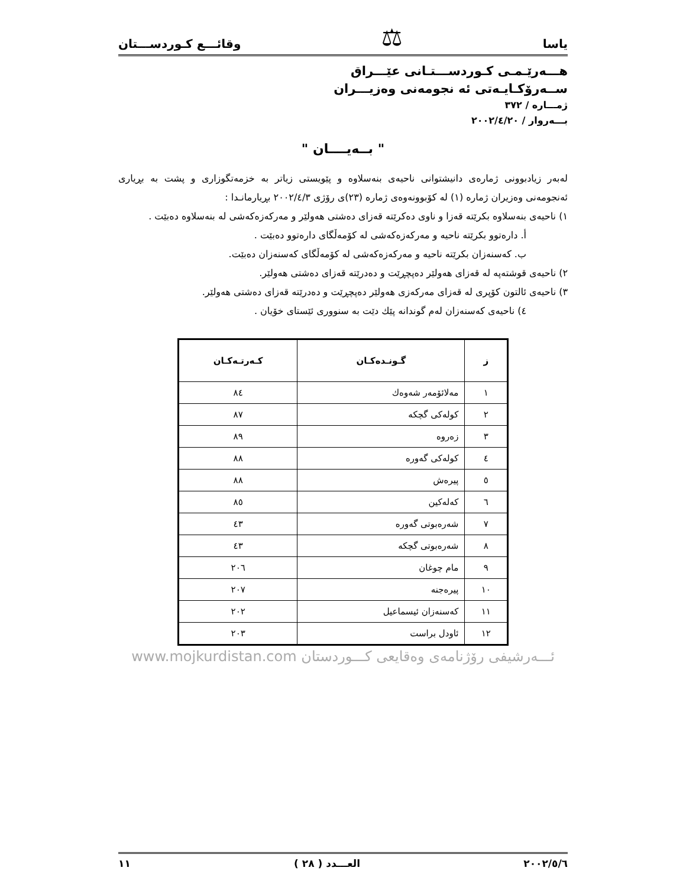یاسا ⚖ وقائـــع كـوردســـتان
هـــەرێـمـی كـوردســـتـانی عێـــراق
ســەرۆكـایـەتی ئە نجومەنی وەزیـــران
ژمـــارە / ٣٧٢
بـــەروار / ٢٠٠٢/٤/٢٠
" بــەیــــان "
لەبەر زیادبوونی ژمارەی دانیشتوانی ناحیەی بنەسلاوە و پێویستی زیاتر بە خزمەتگوزاری و پشت بە بڕیاری ئەنجومەنی وەزیران ژمارە (١) لە كۆبوونەوەی ژمارە (٢٣)ی رۆژی ٢٠٠٢/٤/٣ بڕیارمانـدا :
١) ناحیەی بنەسلاوە بكرێتە قەزا و ناوی دەكرێتە قەزای دەشتی هەولێر و مەركەزەكەشی لە بنەسلاوە دەبێت .
أ. دارەتوو بكرێتە ناحیە و مەركەزەكەشی لە كۆمەڵگای دارەتوو دەبێت .
ب. كەسنەزان بكرێتە ناحیە و مەركەزەكەشی لە كۆمەڵگای كەسنەزان دەبێت.
٢) ناحیەی قوشتەپە لە قەزای هەولێر دەپچڕێت و دەدرێتە قەزای دەشتی هەولێر.
٣) ناحیەی ئالتون كۆپری لە قەزای مەركەزی هەولێر دەپچڕێت و دەدرێتە قەزای دەشتی هەولێر.
٤) ناحیەی كەسنەزان لەم گوندانە پێك دێت بە سنووری ئێستای خۆیان .
| ز | گـونـدەكـان | كـەرتـەكـان |
| --- | --- | --- |
| ١ | مەلائۆمەر شەوەك | ٨٤ |
| ٢ | كولەكی گچكە | ٨٧ |
| ٣ | زەروە | ٨٩ |
| ٤ | كولەكی گەورە | ٨٨ |
| ٥ | پیرەش | ٨٨ |
| ٦ | كەلەكین | ٨٥ |
| ٧ | شەرەبوتی گەورە | ٤٣ |
| ٨ | شەرەبوتی گچكە | ٤٣ |
| ٩ | مام چوغان | ٢٠٦ |
| ١٠ | پیرەجنە | ٢٠٧ |
| ١١ | كەسنەزان ئیسماعیل | ٢٠٢ |
| ١٢ | ئاودل براست | ٢٠٣ |
ئـــەرشیفی رۆژنامەی وەقایعی كـــوردستان www.mojkurdistan.com
٢٠٠٢/٥/٦ العـــدد ( ٢٨ ) ١١